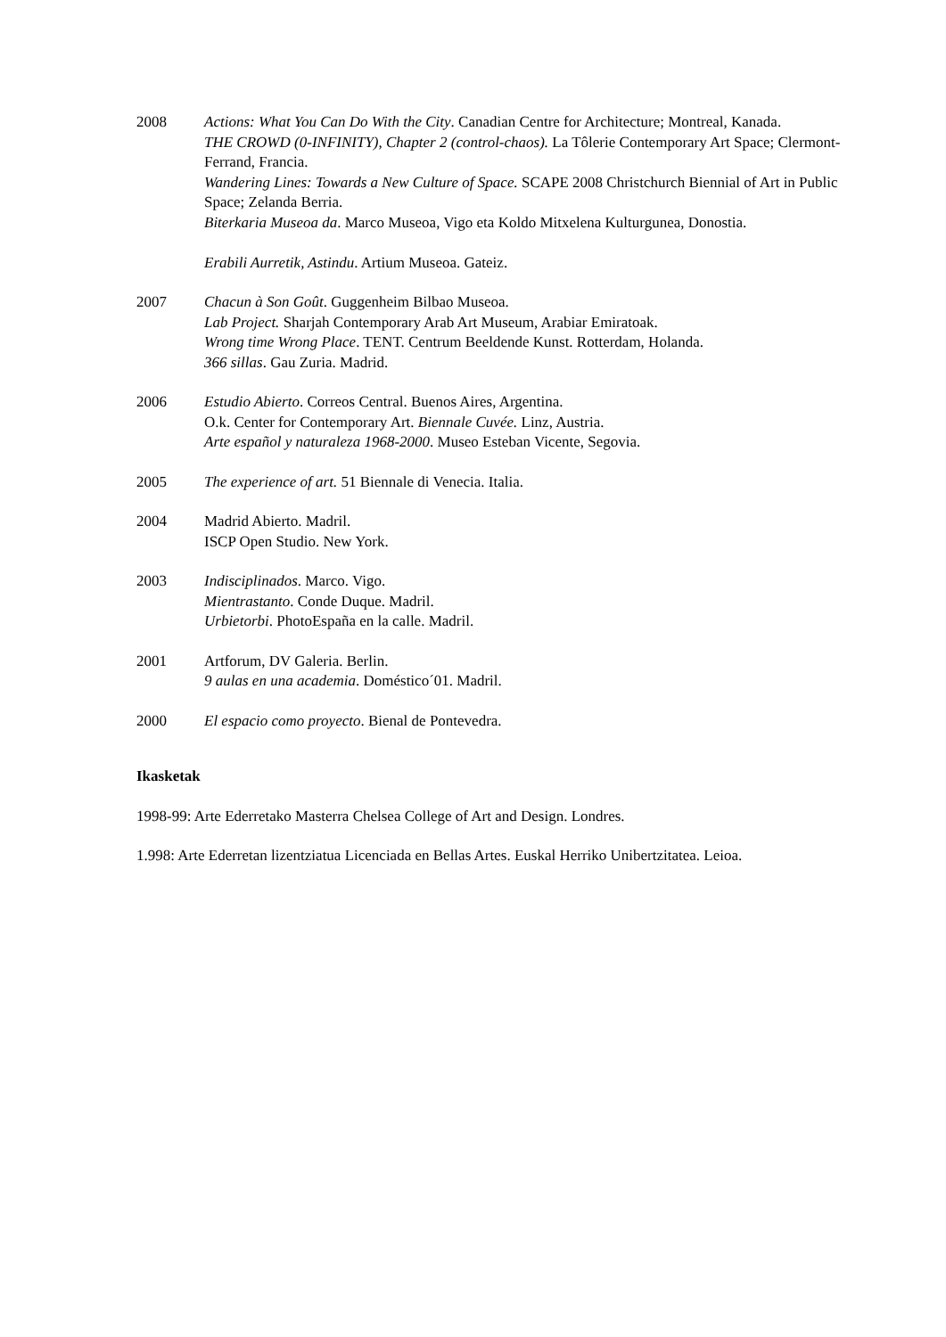2008 Actions: What You Can Do With the City. Canadian Centre for Architecture; Montreal, Kanada.
THE CROWD (0-INFINITY), Chapter 2 (control-chaos). La Tôlerie Contemporary Art Space; Clermont-Ferrand, Francia.
Wandering Lines: Towards a New Culture of Space. SCAPE 2008 Christchurch Biennial of Art in Public Space; Zelanda Berria.
Biterkaria Museoa da. Marco Museoa, Vigo eta Koldo Mitxelena Kulturgunea, Donostia.
Erabili Aurretik, Astindu. Artium Museoa. Gateiz.
2007 Chacun à Son Goût. Guggenheim Bilbao Museoa.
Lab Project. Sharjah Contemporary Arab Art Museum, Arabiar Emiratoak.
Wrong time Wrong Place. TENT. Centrum Beeldende Kunst. Rotterdam, Holanda.
366 sillas. Gau Zuria. Madrid.
2006 Estudio Abierto. Correos Central. Buenos Aires, Argentina.
O.k. Center for Contemporary Art. Biennale Cuvée. Linz, Austria.
Arte español y naturaleza 1968-2000. Museo Esteban Vicente, Segovia.
2005 The experience of art. 51 Biennale di Venecia. Italia.
2004 Madrid Abierto. Madril.
ISCP Open Studio. New York.
2003 Indisciplinados. Marco. Vigo.
Mientrastanto. Conde Duque. Madril.
Urbietorbi. PhotoEspaña en la calle. Madril.
2001 Artforum, DV Galeria. Berlin.
9 aulas en una academia. Doméstico´01. Madril.
2000 El espacio como proyecto. Bienal de Pontevedra.
Ikasketak
1998-99: Arte Ederretako Masterra Chelsea College of Art and Design. Londres.
1.998: Arte Ederretan lizentziatua Licenciada en Bellas Artes. Euskal Herriko Unibertzitatea. Leioa.